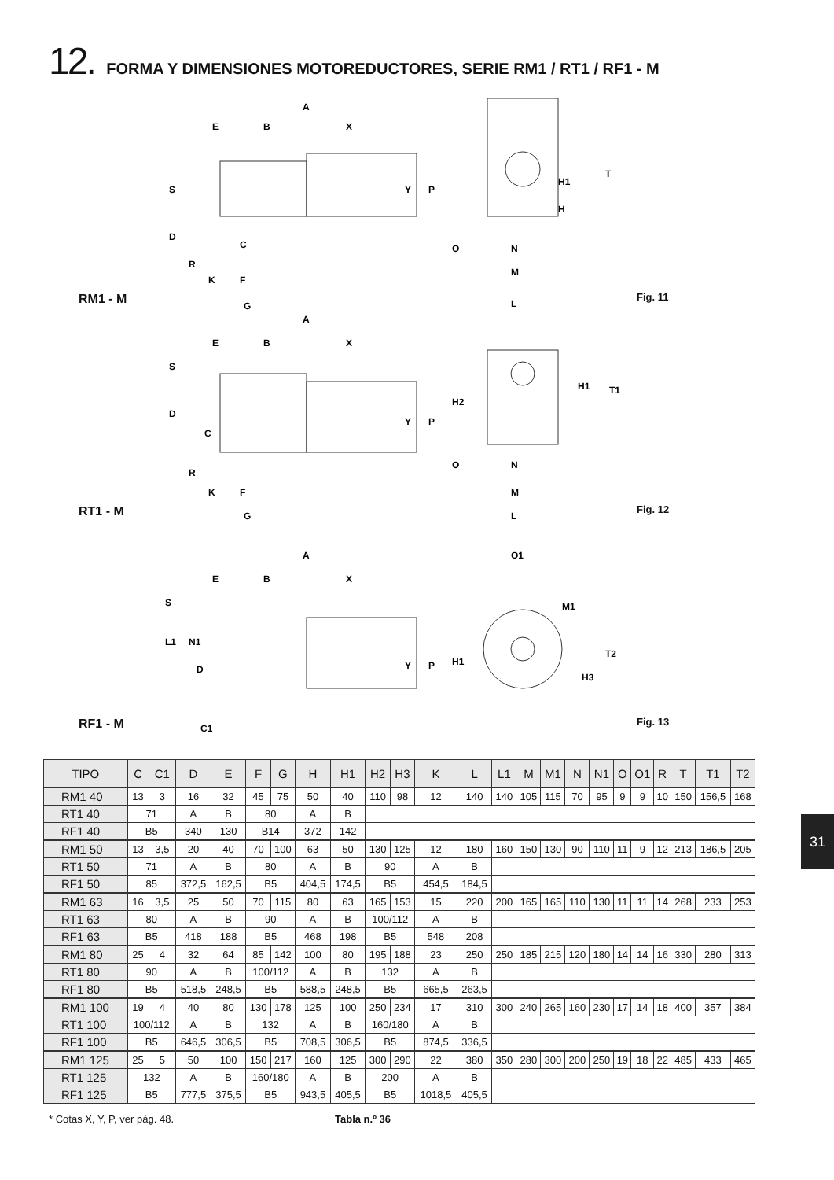12. FORMA Y DIMENSIONES MOTOREDUCTORES, SERIE RM1 / RT1 / RF1 - M
RM1 - M
A
E
B
X
S
D
C
R
K
F
G
Y
P
H1
T
H
O
N
M
L
Fig. 11
RT1 - M
A
E
B
X
S
D
C
R
K
F
G
Y
P
H2
H1
T1
O
N
M
L
Fig. 12
RF1 - M
A
E
B
X
S
L1
N1
D
C1
Y
P
O1
M1
H1
T2
H3
Fig. 13
| TIPO | C | C1 | D | E | F | G | H | H1 | H2 | H3 | K | L | L1 | M | M1 | N | N1 | O | O1 | R | T | T1 | T2 |
| --- | --- | --- | --- | --- | --- | --- | --- | --- | --- | --- | --- | --- | --- | --- | --- | --- | --- | --- | --- | --- | --- | --- | --- |
| RM1 40 | 13 | 3 | 16 | 32 | 45 | 75 | 50 | 40 | 110 | 98 | 12 | 140 | 140 | 105 | 115 | 70 | 95 | 9 | 9 | 10 | 150 | 156,5 | 168 |
| RT1 40 | 71 | | A | B | 80 | | A | B | | | | | | | | | | | | | | | |
| RF1 40 | B5 | | 340 | 130 | B14 | | 372 | 142 | | | | | | | | | | | | | | | |
| RM1 50 | 13 | 3,5 | 20 | 40 | 70 | 100 | 63 | 50 | 130 | 125 | 12 | 180 | 160 | 150 | 130 | 90 | 110 | 11 | 9 | 12 | 213 | 186,5 | 205 |
| RT1 50 | 71 | | A | B | 80 | | A | B | 90 | | A | B | | | | | | | | | | | |
| RF1 50 | 85 | | 372,5 | 162,5 | B5 | | 404,5 | 174,5 | B5 | | 454,5 | 184,5 | | | | | | | | | | | |
| RM1 63 | 16 | 3,5 | 25 | 50 | 70 | 115 | 80 | 63 | 165 | 153 | 15 | 220 | 200 | 165 | 165 | 110 | 130 | 11 | 11 | 14 | 268 | 233 | 253 |
| RT1 63 | 80 | | A | B | 90 | | A | B | 100/112 | | A | B | | | | | | | | | | | |
| RF1 63 | B5 | | 418 | 188 | B5 | | 468 | 198 | B5 | | 548 | 208 | | | | | | | | | | | |
| RM1 80 | 25 | 4 | 32 | 64 | 85 | 142 | 100 | 80 | 195 | 188 | 23 | 250 | 250 | 185 | 215 | 120 | 180 | 14 | 14 | 16 | 330 | 280 | 313 |
| RT1 80 | 90 | | A | B | 100/112 | | A | B | 132 | | A | B | | | | | | | | | | | |
| RF1 80 | B5 | | 518,5 | 248,5 | B5 | | 588,5 | 248,5 | B5 | | 665,5 | 263,5 | | | | | | | | | | | |
| RM1 100 | 19 | 4 | 40 | 80 | 130 | 178 | 125 | 100 | 250 | 234 | 17 | 310 | 300 | 240 | 265 | 160 | 230 | 17 | 14 | 18 | 400 | 357 | 384 |
| RT1 100 | 100/112 | | A | B | 132 | | A | B | 160/180 | | A | B | | | | | | | | | | | |
| RF1 100 | B5 | | 646,5 | 306,5 | B5 | | 708,5 | 306,5 | B5 | | 874,5 | 336,5 | | | | | | | | | | | |
| RM1 125 | 25 | 5 | 50 | 100 | 150 | 217 | 160 | 125 | 300 | 290 | 22 | 380 | 350 | 280 | 300 | 200 | 250 | 19 | 18 | 22 | 485 | 433 | 465 |
| RT1 125 | 132 | | A | B | 160/180 | | A | B | 200 | | A | B | | | | | | | | | | | |
| RF1 125 | B5 | | 777,5 | 375,5 | B5 | | 943,5 | 405,5 | B5 | | 1018,5 | 405,5 | | | | | | | | | | | |
* Cotas X, Y, P, ver pág. 48. Tabla n.º 36
31